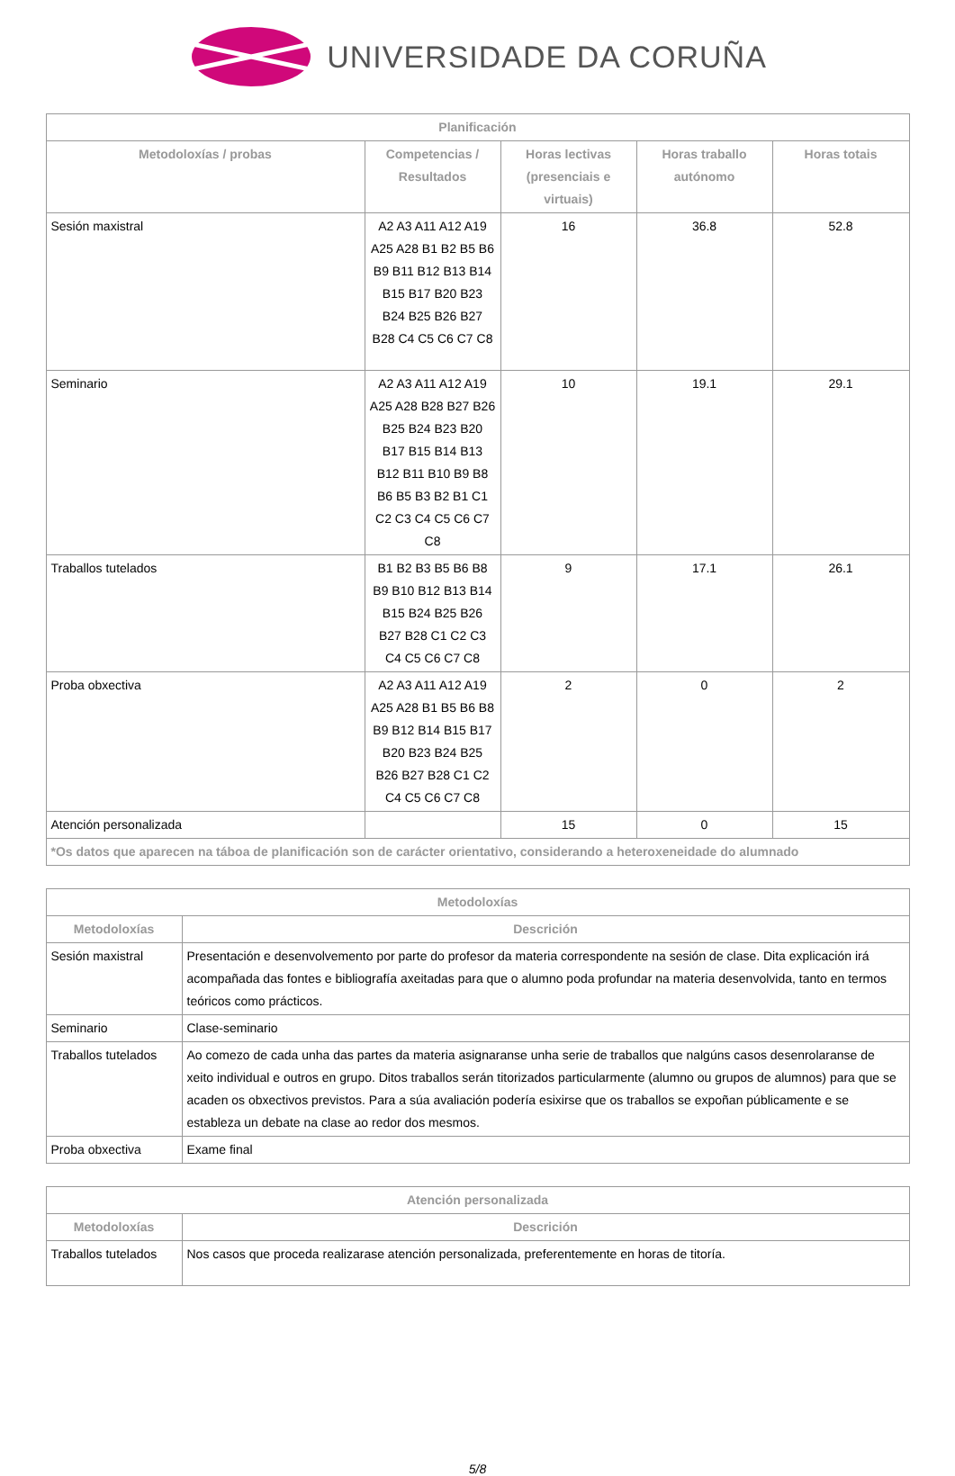UNIVERSIDADE DA CORUÑA
| Planificación | | | | |
| --- | --- | --- | --- | --- |
| Metodoloxías / probas | Competencias / Resultados | Horas lectivas (presenciais e virtuais) | Horas traballo autónomo | Horas totais |
| Sesión maxistral | A2 A3 A11 A12 A19 A25 A28 B1 B2 B5 B6 B9 B11 B12 B13 B14 B15 B17 B20 B23 B24 B25 B26 B27 B28 C4 C5 C6 C7 C8 | 16 | 36.8 | 52.8 |
| Seminario | A2 A3 A11 A12 A19 A25 A28 B28 B27 B26 B25 B24 B23 B20 B17 B15 B14 B13 B12 B11 B10 B9 B8 B6 B5 B3 B2 B1 C1 C2 C3 C4 C5 C6 C7 C8 | 10 | 19.1 | 29.1 |
| Traballos tutelados | B1 B2 B3 B5 B6 B8 B9 B10 B12 B13 B14 B15 B24 B25 B26 B27 B28 C1 C2 C3 C4 C5 C6 C7 C8 | 9 | 17.1 | 26.1 |
| Proba obxectiva | A2 A3 A11 A12 A19 A25 A28 B1 B5 B6 B8 B9 B12 B14 B15 B17 B20 B23 B24 B25 B26 B27 B28 C1 C2 C4 C5 C6 C7 C8 | 2 | 0 | 2 |
| Atención personalizada | | 15 | 0 | 15 |
| *Os datos que aparecen na táboa de planificación son de carácter orientativo, considerando a heteroxeneidade do alumnado | | | | |
| Metodoloxías | |
| --- | --- |
| Metodoloxías | Descrición |
| Sesión maxistral | Presentación e desenvolvemento por parte do profesor da materia correspondente na sesión de clase. Dita explicación irá acompañada das fontes e bibliografía axeitadas para que o alumno poda profundar na materia desenvolvida, tanto en termos teóricos como prácticos. |
| Seminario | Clase-seminario |
| Traballos tutelados | Ao comezo de cada unha das partes da materia asignaranse unha serie de traballos que nalgúns casos desenrolaranse de xeito individual e outros en grupo. Ditos traballos serán titorizados particularmente (alumno ou grupos de alumnos) para que se acaden os obxectivos previstos. Para a súa avaliación podería esixirse que os traballos se expoñan públicamente e se estableza un debate na clase ao redor dos mesmos. |
| Proba obxectiva | Exame final |
| Atención personalizada | |
| --- | --- |
| Metodoloxías | Descrición |
| Traballos tutelados | Nos casos que proceda realizarase atención personalizada, preferentemente en horas de titoría. |
5/8